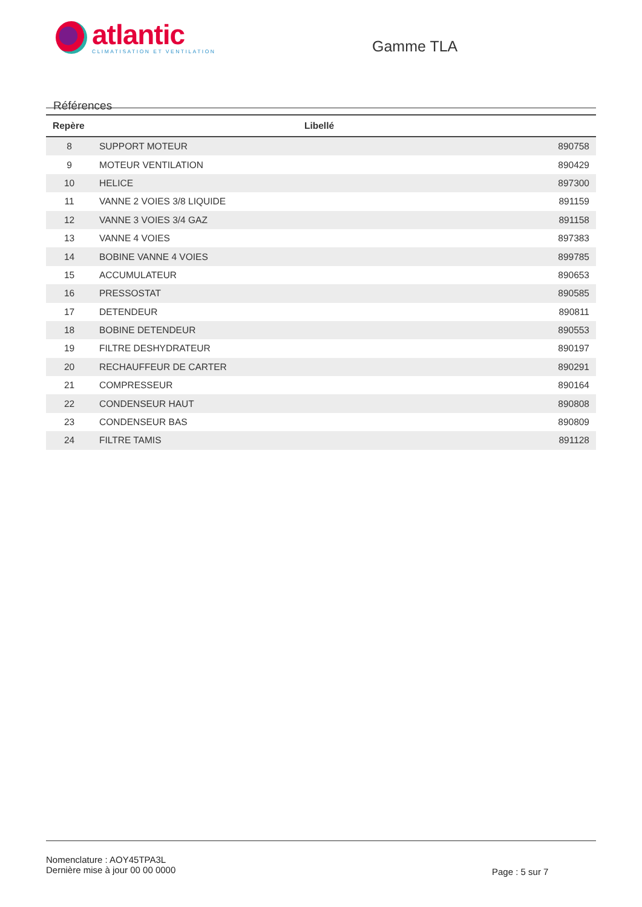atlantic
CLIMATISATION ET VENTILATION
Gamme TLA
Références
| Repère | Libellé | |
| --- | --- | --- |
| 8 | SUPPORT MOTEUR | 890758 |
| 9 | MOTEUR VENTILATION | 890429 |
| 10 | HELICE | 897300 |
| 11 | VANNE 2 VOIES 3/8 LIQUIDE | 891159 |
| 12 | VANNE 3 VOIES 3/4 GAZ | 891158 |
| 13 | VANNE 4 VOIES | 897383 |
| 14 | BOBINE VANNE 4 VOIES | 899785 |
| 15 | ACCUMULATEUR | 890653 |
| 16 | PRESSOSTAT | 890585 |
| 17 | DETENDEUR | 890811 |
| 18 | BOBINE DETENDEUR | 890553 |
| 19 | FILTRE DESHYDRATEUR | 890197 |
| 20 | RECHAUFFEUR DE CARTER | 890291 |
| 21 | COMPRESSEUR | 890164 |
| 22 | CONDENSEUR HAUT | 890808 |
| 23 | CONDENSEUR BAS | 890809 |
| 24 | FILTRE TAMIS | 891128 |
Nomenclature : AOY45TPA3L
Dernière mise à jour 00 00 0000
Page : 5 sur 7